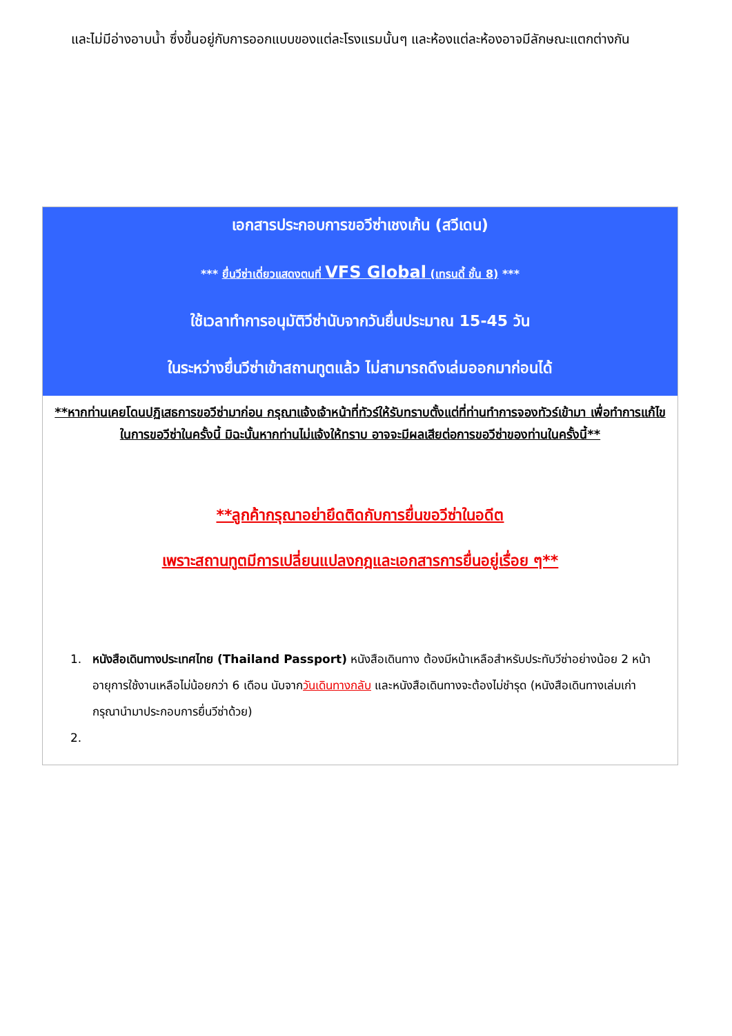และไม่มีอ่างอาบน้ำ ซึ่งขึ้นอยู่กับการออกแบบของแต่ละโรงแรมนั้นๆ และห้องแต่ละห้องอาจมีลักษณะแตกต่างกัน
เอกสารประกอบการขอวีซ่าเชงเก้น (สวีเดน)
*** ยื่นวีซ่าเดี่ยวแสดงตนที่ VFS Global (เทรนดี้ ชั้น 8) ***
ใช้เวลาทำการอนุมัติวีซ่านับจากวันยื่นประมาณ 15-45 วัน
ในระหว่างยื่นวีซ่าเข้าสถานทูตแล้ว ไม่สามารถดึงเล่มออกมาก่อนได้
**หากท่านเคยโดนปฏิเสธการขอวีซ่ามาก่อน กรุณาแจ้งเจ้าหน้าที่ทัวร์ให้รับทราบตั้งแต่ที่ท่านทำการจองทัวร์เข้ามา เพื่อทำการแก้ไขในการขอวีซ่าในครั้งนี้ มิฉะนั้นหากท่านไม่แจ้งให้ทราบ อาจจะมีผลเสียต่อการขอวีซ่าของท่านในครั้งนี้**
**ลูกค้ากรุณาอย่ายึดติดกับการยื่นขอวีซ่าในอดีต
เพราะสถานทูตมีการเปลี่ยนแปลงกฎและเอกสารการยื่นอยู่เรื่อย ๆ**
1. หนังสือเดินทางประเทศไทย (Thailand Passport) หนังสือเดินทาง ต้องมีหน้าเหลือสำหรับประทับวีซ่าอย่างน้อย 2 หน้า อายุการใช้งานเหลือไม่น้อยกว่า 6 เดือน นับจากวันเดินทางกลับ และหนังสือเดินทางจะต้องไม่ชำรุด (หนังสือเดินทางเล่มเก่า กรุณานำมาประกอบการยื่นวีซ่าด้วย)
2.